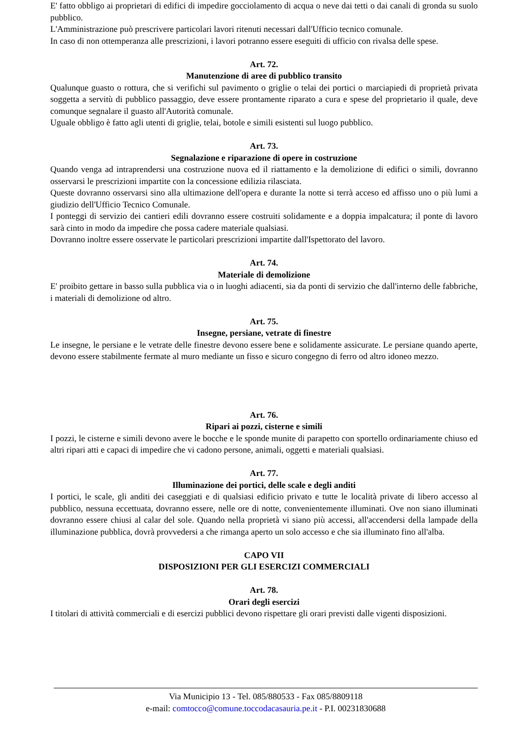E' fatto obbligo ai proprietari di edifici di impedire gocciolamento di acqua o neve dai tetti o dai canali di gronda su suolo pubblico.
L'Amministrazione può prescrivere particolari lavori ritenuti necessari dall'Ufficio tecnico comunale.
In caso di non ottemperanza alle prescrizioni, i lavori potranno essere eseguiti di ufficio con rivalsa delle spese.
Art. 72.
Manutenzione di aree di pubblico transito
Qualunque guasto o rottura, che si verifichi sul pavimento o griglie o telai dei portici o marciapiedi di proprietà privata soggetta a servitù di pubblico passaggio, deve essere prontamente riparato a cura e spese del proprietario il quale, deve comunque segnalare il guasto all'Autorità comunale.
Uguale obbligo è fatto agli utenti di griglie, telai, botole e simili esistenti sul luogo pubblico.
Art. 73.
Segnalazione e riparazione di opere in costruzione
Quando venga ad intraprendersi una costruzione nuova ed il riattamento e la demolizione di edifici o simili, dovranno osservarsi le prescrizioni impartite con la concessione edilizia rilasciata.
Queste dovranno osservarsi sino alla ultimazione dell'opera e durante la notte si terrà acceso ed affisso uno o più lumi a giudizio dell'Ufficio Tecnico Comunale.
I ponteggi di servizio dei cantieri edili dovranno essere costruiti solidamente e a doppia impalcatura; il ponte di lavoro sarà cinto in modo da impedire che possa cadere materiale qualsiasi.
Dovranno inoltre essere osservate le particolari prescrizioni impartite dall'Ispettorato del lavoro.
Art. 74.
Materiale di demolizione
E' proibito gettare in basso sulla pubblica via o in luoghi adiacenti, sia da ponti di servizio che dall'interno delle fabbriche, i materiali di demolizione od altro.
Art. 75.
Insegne, persiane, vetrate di finestre
Le insegne, le persiane e le vetrate delle finestre devono essere bene e solidamente assicurate. Le persiane quando aperte, devono essere stabilmente fermate al muro mediante un fisso e sicuro congegno di ferro od altro idoneo mezzo.
Art. 76.
Ripari ai pozzi, cisterne e simili
I pozzi, le cisterne e simili devono avere le bocche e le sponde munite di parapetto con sportello ordinariamente chiuso ed altri ripari atti e capaci di impedire che vi cadono persone, animali, oggetti e materiali qualsiasi.
Art. 77.
Illuminazione dei portici, delle scale e degli anditi
I portici, le scale, gli anditi dei caseggiati e di qualsiasi edificio privato e tutte le località private di libero accesso al pubblico, nessuna eccettuata, dovranno essere, nelle ore di notte, convenientemente illuminati. Ove non siano illuminati dovranno essere chiusi al calar del sole. Quando nella proprietà vi siano più accessi, all'accendersi della lampade della illuminazione pubblica, dovrà provvedersi a che rimanga aperto un solo accesso e che sia illuminato fino all'alba.
CAPO VII
DISPOSIZIONI PER GLI ESERCIZI COMMERCIALI
Art. 78.
Orari degli esercizi
I titolari di attività commerciali e di esercizi pubblici devono rispettare gli orari previsti dalle vigenti disposizioni.
Via Municipio 13 - Tel. 085/880533 - Fax 085/8809118
e-mail: comtocco@comune.toccodacasauria.pe.it - P.I. 00231830688